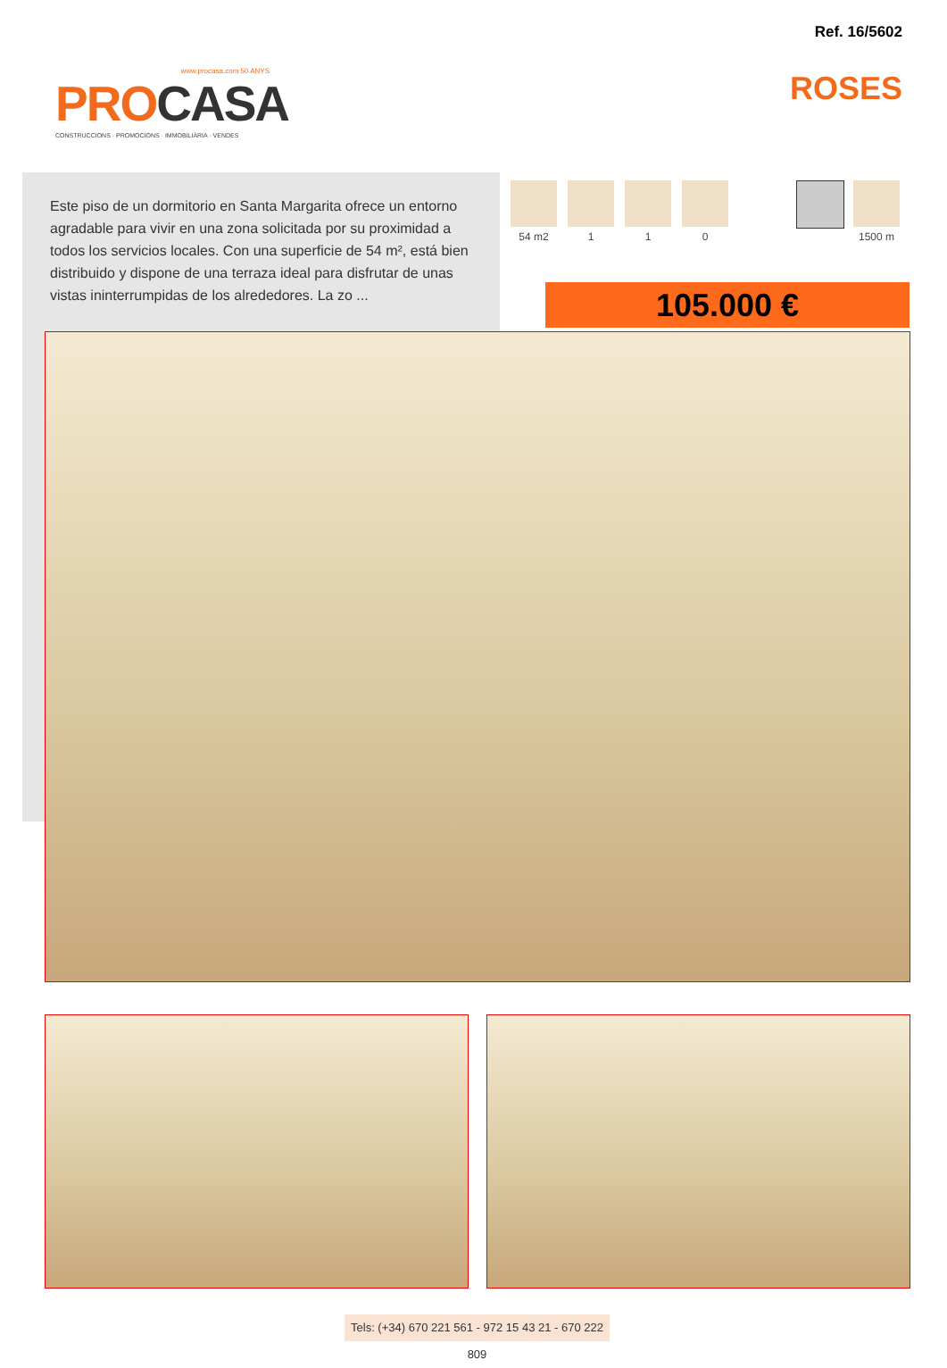Ref. 16/5602
ROSES
www.procasa.com 50 ANYS
PROCASA
CONSTRUCCIONS · PROMOCIONS · IMMOBILIÀRIA · VENDES
Este piso de un dormitorio en Santa Margarita ofrece un entorno agradable para vivir en una zona solicitada por su proximidad a todos los servicios locales. Con una superficie de 54 m², está bien distribuido y dispone de una terraza ideal para disfrutar de unas vistas ininterrumpidas de los alrededores. La zo ...
54 m2 1 1 0 1500 m
105.000 €
Tels: (+34) 670 221 561 - 972 15 43 21 - 670 222 809